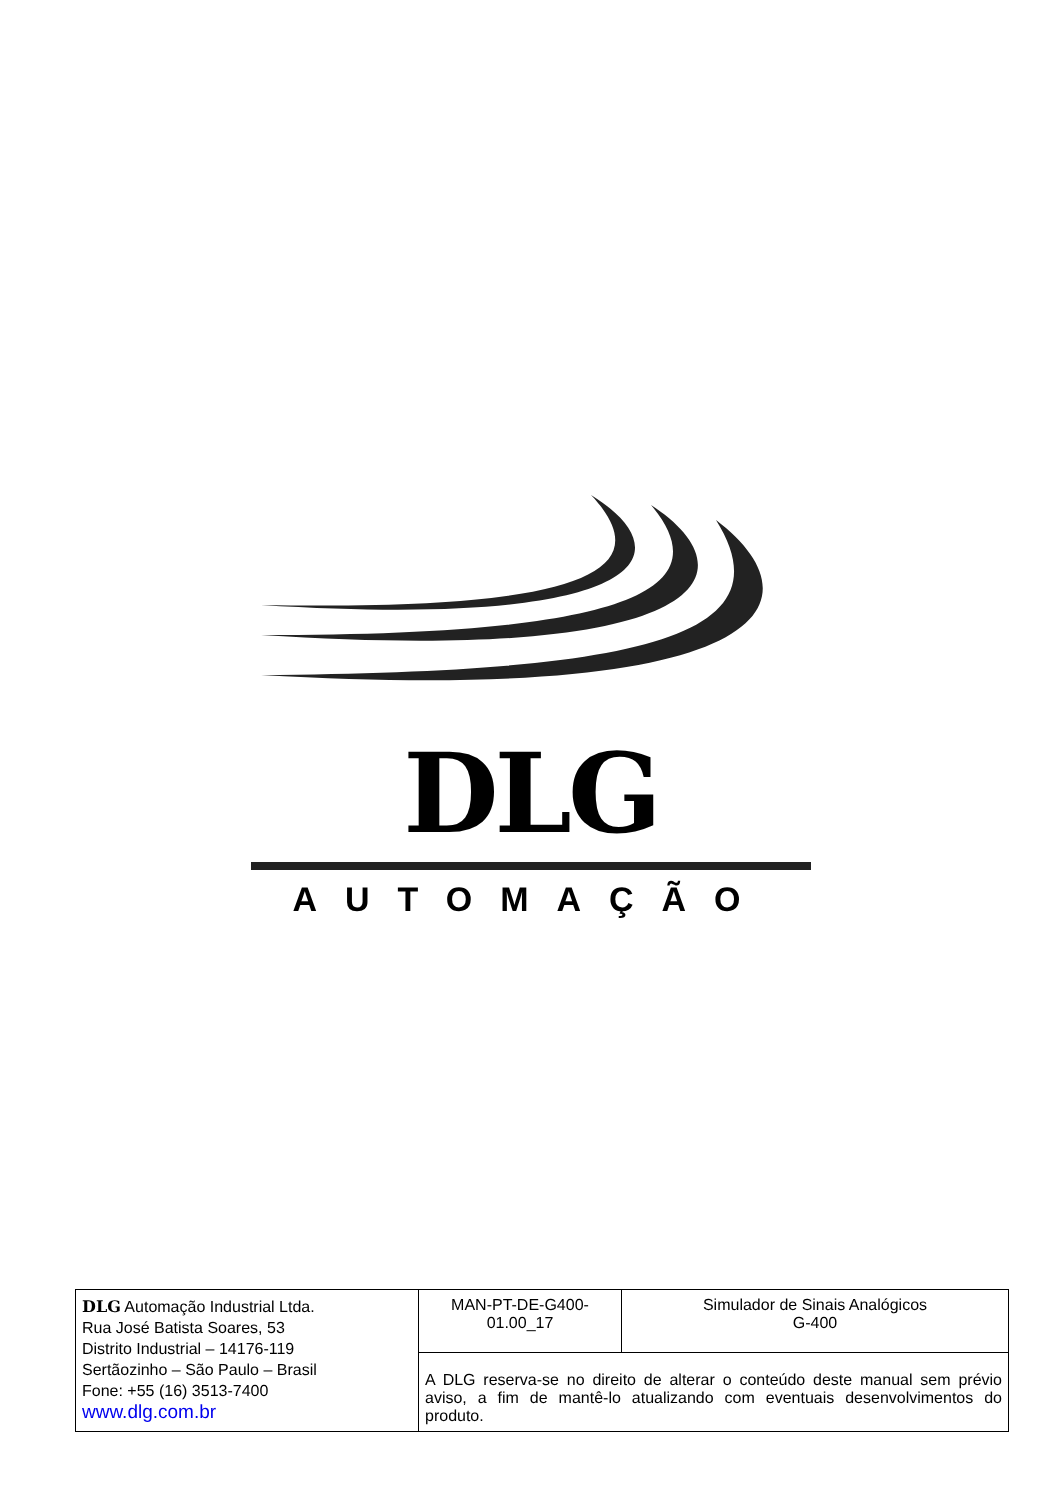DLG
AUTOMAÇÃO
| DLG Automação Industrial Ltda. Rua José Batista Soares, 53 Distrito Industrial – 14176-119 Sertãozinho – São Paulo – Brasil Fone: +55 (16) 3513-7400 www.dlg.com.br | MAN-PT-DE-G400- 01.00_17 | Simulador de Sinais Analógicos G-400 |
| | A DLG reserva-se no direito de alterar o conteúdo deste manual sem prévio aviso, a fim de mantê-lo atualizando com eventuais desenvolvimentos do produto. | |